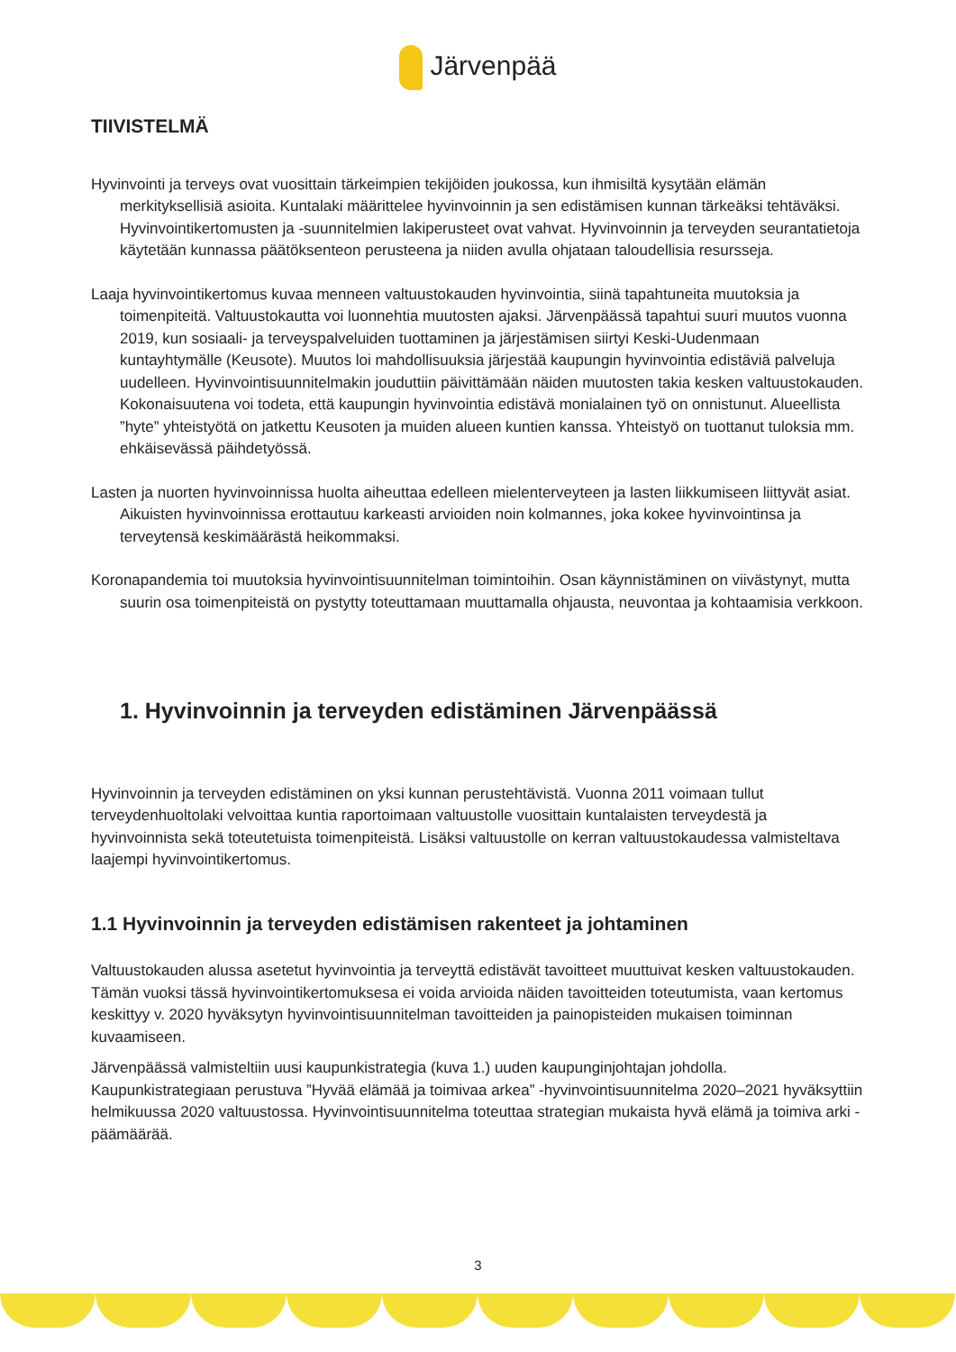Järvenpää
TIIVISTELMÄ
Hyvinvointi ja terveys ovat vuosittain tärkeimpien tekijöiden joukossa, kun ihmisiltä kysytään elämän merkityksellisiä asioita. Kuntalaki määrittelee hyvinvoinnin ja sen edistämisen kunnan tärkeäksi tehtäväksi. Hyvinvointikertomusten ja -suunnitelmien lakiperusteet ovat vahvat. Hyvinvoinnin ja terveyden seurantatietoja käytetään kunnassa päätöksenteon perusteena ja niiden avulla ohjataan taloudellisia resursseja.
Laaja hyvinvointikertomus kuvaa menneen valtuustokauden hyvinvointia, siinä tapahtuneita muutoksia ja toimenpiteitä. Valtuustokautta voi luonnehtia muutosten ajaksi. Järvenpäässä tapahtui suuri muutos vuonna 2019, kun sosiaali- ja terveyspalveluiden tuottaminen ja järjestämisen siirtyi Keski-Uudenmaan kuntayhtymälle (Keusote). Muutos loi mahdollisuuksia järjestää kaupungin hyvinvointia edistäviä palveluja uudelleen. Hyvinvointisuunnitelmakin jouduttiin päivittämään näiden muutosten takia kesken valtuustokauden. Kokonaisuutena voi todeta, että kaupungin hyvinvointia edistävä monialainen työ on onnistunut. Alueellista ”hyte” yhteistyötä on jatkettu Keusoten ja muiden alueen kuntien kanssa. Yhteistyö on tuottanut tuloksia mm. ehkäisevässä päihdetyössä.
Lasten ja nuorten hyvinvoinnissa huolta aiheuttaa edelleen mielenterveyteen ja lasten liikkumiseen liittyvät asiat. Aikuisten hyvinvoinnissa erottautuu karkeasti arvioiden noin kolmannes, joka kokee hyvinvointinsa ja terveytensä keskimäärästä heikommaksi.
Koronapandemia toi muutoksia hyvinvointisuunnitelman toimintoihin. Osan käynnistäminen on viivästynyt, mutta suurin osa toimenpiteistä on pystytty toteuttamaan muuttamalla ohjausta, neuvontaa ja kohtaamisia verkkoon.
1. Hyvinvoinnin ja terveyden edistäminen Järvenpäässä
Hyvinvoinnin ja terveyden edistäminen on yksi kunnan perustehtävistä. Vuonna 2011 voimaan tullut terveydenhuoltolaki velvoittaa kuntia raportoimaan valtuustolle vuosittain kuntalaisten terveydestä ja hyvinvoinnista sekä toteutetuista toimenpiteistä. Lisäksi valtuustolle on kerran valtuustokaudessa valmisteltava laajempi hyvinvointikertomus.
1.1 Hyvinvoinnin ja terveyden edistämisen rakenteet ja johtaminen
Valtuustokauden alussa asetetut hyvinvointia ja terveyttä edistävät tavoitteet muuttuivat kesken valtuustokauden. Tämän vuoksi tässä hyvinvointikertomuksesa ei voida arvioida näiden tavoitteiden toteutumista, vaan kertomus keskittyy v. 2020 hyväksytyn hyvinvointisuunnitelman tavoitteiden ja painopisteiden mukaisen toiminnan kuvaamiseen.
Järvenpäässä valmisteltiin uusi kaupunkistrategia (kuva 1.) uuden kaupunginjohtajan johdolla. Kaupunkistrategiaan perustuva ”Hyvää elämää ja toimivaa arkea” -hyvinvointisuunnitelma 2020–2021 hyväksyttiin helmikuussa 2020 valtuustossa. Hyvinvointisuunnitelma toteuttaa strategian mukaista hyvä elämä ja toimiva arki -päämäärää.
3